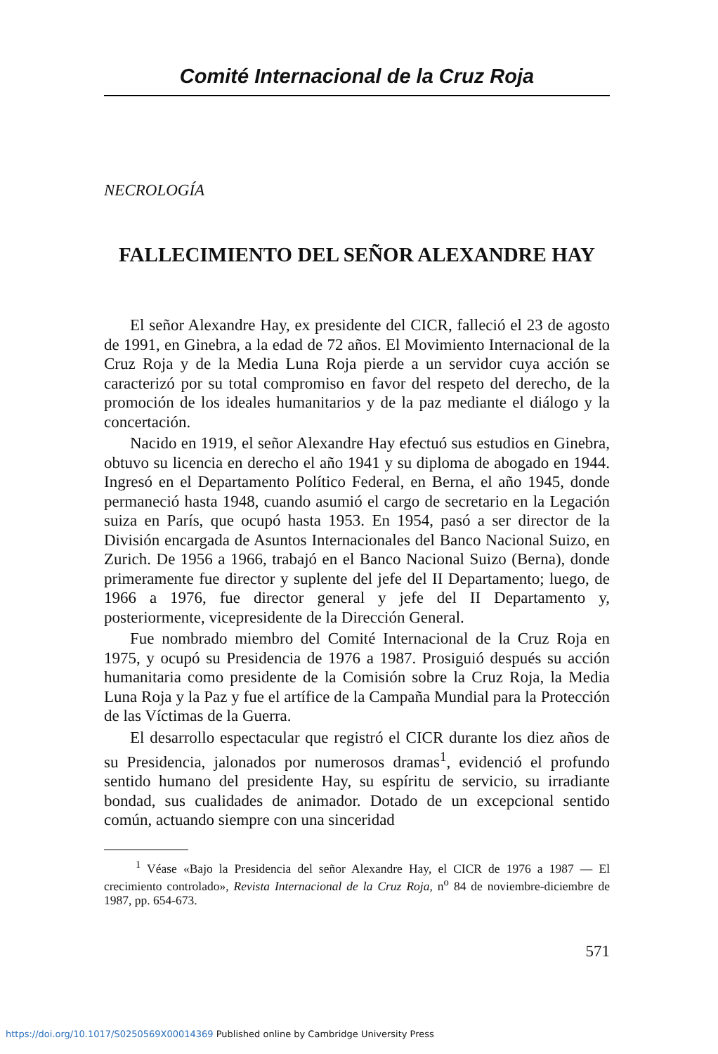Comité Internacional de la Cruz Roja
NECROLOGÍA
FALLECIMIENTO DEL SEÑOR ALEXANDRE HAY
El señor Alexandre Hay, ex presidente del CICR, falleció el 23 de agosto de 1991, en Ginebra, a la edad de 72 años. El Movimiento Internacional de la Cruz Roja y de la Media Luna Roja pierde a un servidor cuya acción se caracterizó por su total compromiso en favor del respeto del derecho, de la promoción de los ideales humanitarios y de la paz mediante el diálogo y la concertación.
Nacido en 1919, el señor Alexandre Hay efectuó sus estudios en Ginebra, obtuvo su licencia en derecho el año 1941 y su diploma de abogado en 1944. Ingresó en el Departamento Político Federal, en Berna, el año 1945, donde permaneció hasta 1948, cuando asumió el cargo de secretario en la Legación suiza en París, que ocupó hasta 1953. En 1954, pasó a ser director de la División encargada de Asuntos Internacionales del Banco Nacional Suizo, en Zurich. De 1956 a 1966, trabajó en el Banco Nacional Suizo (Berna), donde primeramente fue director y suplente del jefe del II Departamento; luego, de 1966 a 1976, fue director general y jefe del II Departamento y, posteriormente, vicepresidente de la Dirección General.
Fue nombrado miembro del Comité Internacional de la Cruz Roja en 1975, y ocupó su Presidencia de 1976 a 1987. Prosiguió después su acción humanitaria como presidente de la Comisión sobre la Cruz Roja, la Media Luna Roja y la Paz y fue el artífice de la Campaña Mundial para la Protección de las Víctimas de la Guerra.
El desarrollo espectacular que registró el CICR durante los diez años de su Presidencia, jalonados por numerosos dramas<sup>1</sup>, evidenció el profundo sentido humano del presidente Hay, su espíritu de servicio, su irradiante bondad, sus cualidades de animador. Dotado de un excepcional sentido común, actuando siempre con una sinceridad
<sup>1</sup> Véase «Bajo la Presidencia del señor Alexandre Hay, el CICR de 1976 a 1987 — El crecimiento controlado», Revista Internacional de la Cruz Roja, n<sup>o</sup> 84 de noviembre-diciembre de 1987, pp. 654-673.
571
https://doi.org/10.1017/S0250569X00014369 Published online by Cambridge University Press